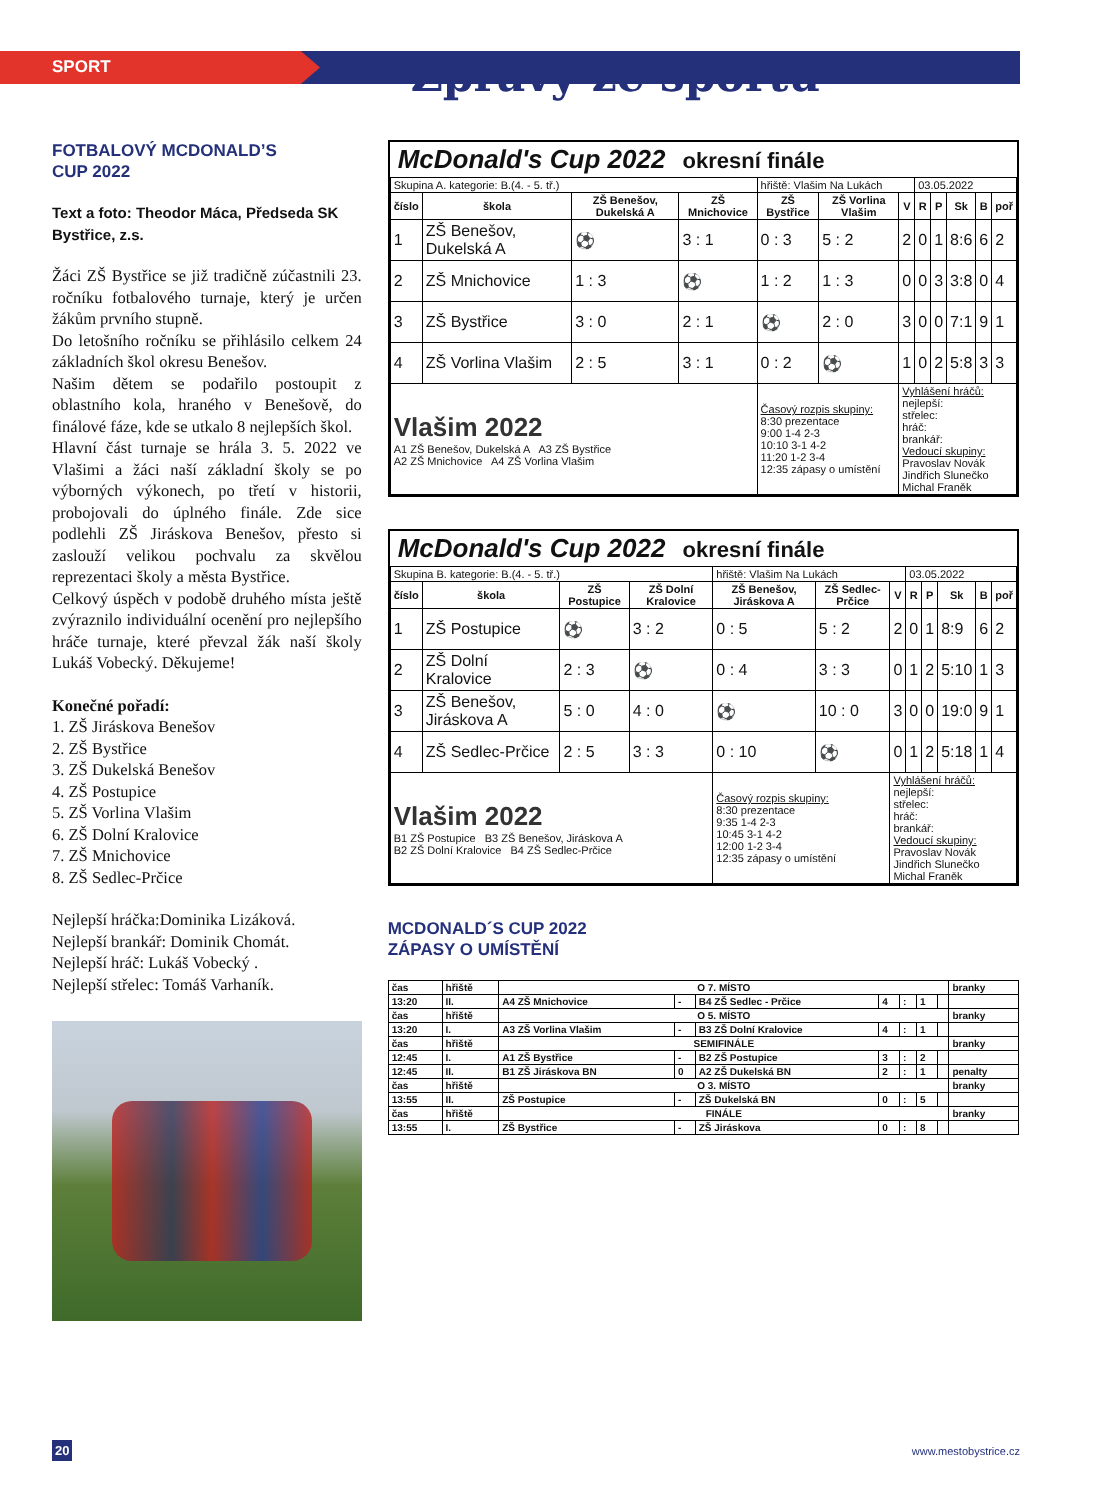SPORT
Zprávy ze sportu
FOTBALOVÝ MCDONALD’S
CUP 2022
Text a foto: Theodor Máca, Předseda SK Bystřice, z.s.
Žáci ZŠ Bystřice se již tradičně zúčastnili 23. ročníku fotbalového turnaje, který je určen žákům prvního stupně.
Do letošního ročníku se přihlásilo celkem 24 základních škol okresu Benešov.
Našim dětem se podařilo postoupit z oblastního kola, hraného v Benešově, do finálové fáze, kde se utkalo 8 nejlepších škol.
Hlavní část turnaje se hrála 3. 5. 2022 ve Vlašimi a žáci naší základní školy se po výborných výkonech, po třetí v historii, probojovali do úplného finále. Zde sice podlehli ZŠ Jiráskova Benešov, přesto si zaslouží velikou pochvalu za skvělou reprezentaci školy a města Bystřice.
Celkový úspěch v podobě druhého místa ještě zvýraznilo individuální ocenění pro nejlepšího hráče turnaje, které převzal žák naší školy Lukáš Vobecký. Děkujeme!
Konečné pořadí:
1. ZŠ Jiráskova Benešov
2. ZŠ Bystřice
3. ZŠ Dukelská Benešov
4. ZŠ Postupice
5. ZŠ Vorlina Vlašim
6. ZŠ Dolní Kralovice
7. ZŠ Mnichovice
8. ZŠ Sedlec-Prčice
Nejlepší hráčka:Dominika Lizáková.
Nejlepší brankář: Dominik Chomát.
Nejlepší hráč: Lukáš Vobecký .
Nejlepší střelec: Tomáš Varhaník.
McDonald's Cup 2022 okresní finále
| Skupina A. kategorie: B.(4. - 5. tř.) | | | | hřiště: Vlašim Na Lukách | | | 03.05.2022 | | | | |
| číslo | škola | ZŠ Benešov, Dukelská A | ZŠ Mnichovice | ZŠ Bystřice | ZŠ Vorlina Vlašim | V | R | P | Sk | B | poř |
| 1 | ZŠ Benešov, Dukelská A | ⚽ | 3 : 1 | 0 : 3 | 5 : 2 | 2 | 0 | 1 | 8:6 | 6 | 2 |
| 2 | ZŠ Mnichovice | 1 : 3 | ⚽ | 1 : 2 | 1 : 3 | 0 | 0 | 3 | 3:8 | 0 | 4 |
| 3 | ZŠ Bystřice | 3 : 0 | 2 : 1 | ⚽ | 2 : 0 | 3 | 0 | 0 | 7:1 | 9 | 1 |
| 4 | ZŠ Vorlina Vlašim | 2 : 5 | 3 : 1 | 0 : 2 | ⚽ | 1 | 0 | 2 | 5:8 | 3 | 3 |
| Vlašim 2022 A1 ZŠ Benešov, Dukelská A A3 ZŠ Bystřice A2 ZŠ Mnichovice A4 ZŠ Vorlina Vlašim | | | | Časový rozpis skupiny: 8:30 prezentace 9:00 1-4 2-3 10:10 3-1 4-2 11:20 1-2 3-4 12:35 zápasy o umístění | | Vyhlášení hráčů: nejlepší: střelec: hráč: brankář: Vedoucí skupiny: Pravoslav Novák Jindřich Slunečko Michal Franěk | | | | | |
McDonald's Cup 2022 okresní finále
| Skupina B. kategorie: B.(4. - 5. tř.) | | | | hřiště: Vlašim Na Lukách | | | 03.05.2022 | | | | |
| číslo | škola | ZŠ Postupice | ZŠ Dolní Kralovice | ZŠ Benešov, Jiráskova A | ZŠ Sedlec-Prčice | V | R | P | Sk | B | poř |
| 1 | ZŠ Postupice | ⚽ | 3 : 2 | 0 : 5 | 5 : 2 | 2 | 0 | 1 | 8:9 | 6 | 2 |
| 2 | ZŠ Dolní Kralovice | 2 : 3 | ⚽ | 0 : 4 | 3 : 3 | 0 | 1 | 2 | 5:10 | 1 | 3 |
| 3 | ZŠ Benešov, Jiráskova A | 5 : 0 | 4 : 0 | ⚽ | 10 : 0 | 3 | 0 | 0 | 19:0 | 9 | 1 |
| 4 | ZŠ Sedlec-Prčice | 2 : 5 | 3 : 3 | 0 : 10 | ⚽ | 0 | 1 | 2 | 5:18 | 1 | 4 |
| Vlašim 2022 B1 ZŠ Postupice B3 ZŠ Benešov, Jiráskova A B2 ZŠ Dolní Kralovice B4 ZŠ Sedlec-Prčice | | | | Časový rozpis skupiny: 8:30 prezentace 9:35 1-4 2-3 10:45 3-1 4-2 12:00 1-2 3-4 12:35 zápasy o umístění | | Vyhlášení hráčů: nejlepší: střelec: hráč: brankář: Vedoucí skupiny: Pravoslav Novák Jindřich Slunečko Michal Franěk | | | | | |
MCDONALD´S CUP 2022
ZÁPASY O UMÍSTĚNÍ
| čas | hřiště | O 7. MÍSTO | | | | | | | branky |
| 13:20 | II. | A4 ZŠ Mnichovice | - | B4 ZŠ Sedlec - Prčice | 4 | : | 1 | | |
| čas | hřiště | O 5. MÍSTO | | | | | | | branky |
| 13:20 | I. | A3 ZŠ Vorlina Vlašim | - | B3 ZŠ Dolní Kralovice | 4 | : | 1 | | |
| čas | hřiště | SEMIFINÁLE | | | | | | | branky |
| 12:45 | I. | A1 ZŠ Bystřice | - | B2 ZŠ Postupice | 3 | : | 2 | | |
| 12:45 | II. | B1 ZŠ Jiráskova BN | 0 | A2 ZŠ Dukelská BN | 2 | : | 1 | | penalty |
| čas | hřiště | O 3. MÍSTO | | | | | | | branky |
| 13:55 | II. | ZŠ Postupice | - | ZŠ Dukelská BN | 0 | : | 5 | | |
| čas | hřiště | FINÁLE | | | | | | | branky |
| 13:55 | I. | ZŠ Bystřice | - | ZŠ Jiráskova | 0 | : | 8 | | |
20 www.mestobystrice.cz